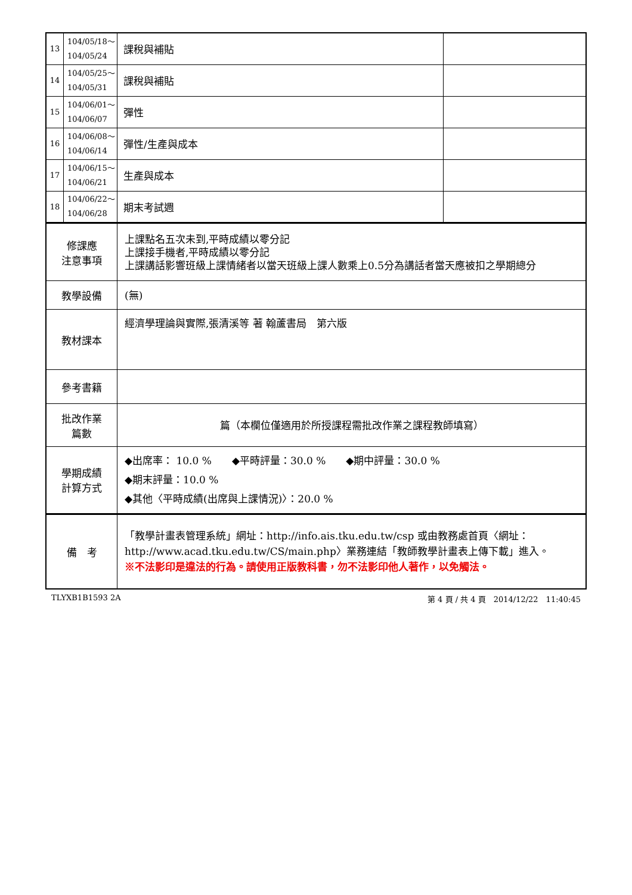| 13 | 104/05/18～ 104/05/24 | 課稅與補貼 | |
| 14 | 104/05/25～ 104/05/31 | 課稅與補貼 | |
| 15 | 104/06/01～ 104/06/07 | 彈性 | |
| 16 | 104/06/08～ 104/06/14 | 彈性/生產與成本 | |
| 17 | 104/06/15～ 104/06/21 | 生產與成本 | |
| 18 | 104/06/22～ 104/06/28 | 期末考試週 | |
| 修課應 注意事項 | 上課點名五次未到,平時成績以零分記 上課接手機者,平時成績以零分記 上課講話影響班級上課情緒者以當天班級上課人數乘上0.5分為講話者當天應被扣之學期總分 |
| 教學設備 | (無) |
| 教材課本 | 經濟學理論與實際,張清溪等 著 翰蘆書局 第六版 |
| 參考書籍 | |
| 批改作業 篇數 | 篇（本欄位僅適用於所授課程需批改作業之課程教師填寫） |
| 學期成績 計算方式 | ◆出席率： 10.0 % ◆平時評量：30.0 % ◆期中評量：30.0 % ◆期末評量：10.0 % ◆其他〈平時成績(出席與上課情況)〉：20.0 % |
| 備 考 | 「教學計畫表管理系統」網址： http://info.ais.tku.edu.tw/csp 或由教務處首頁〈網址： http://www.acad.tku.edu.tw/CS/main.php 〉業務連結「教師教學計畫表上傳下載」進入。 ※不法影印是違法的行為。請使用正版教科書，勿不法影印他人著作，以免觸法。 |
TLYXB1B1593 2A 第 4 頁 / 共 4 頁　2014/12/22　11:40:45